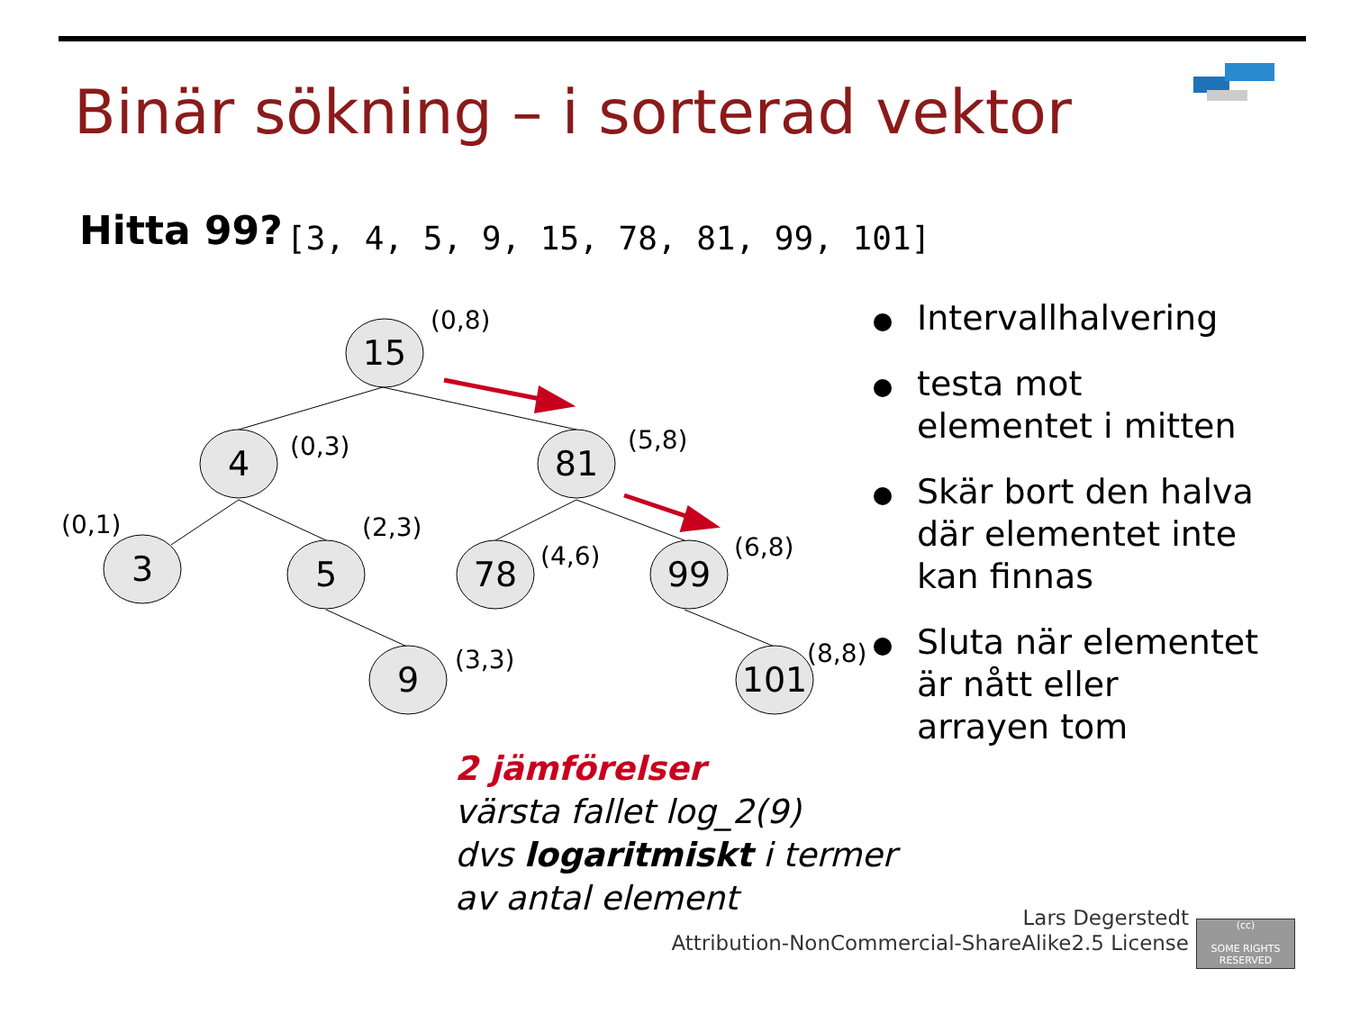Binär sökning – i sorterad vektor
Hitta 99?
[3, 4, 5, 9, 15, 78, 81, 99, 101]
15
4
81
3
5
78
99
9
101
(0,8)
(0,3)
(5,8)
(0,1)
(2,3)
(4,6)
(6,8)
(3,3)
(8,8)
Intervallhalvering
testa mot elementet i mitten
Skär bort den halva där elementet inte kan finnas
Sluta när elementet är nått eller arrayen tom
2 jämförelser
värsta fallet log_2(9)
dvs logaritmiskt i termer
av antal element
Lars Degerstedt
Attribution-NonCommercial-ShareAlike2.5 License
(cc)
SOME RIGHTS RESERVED